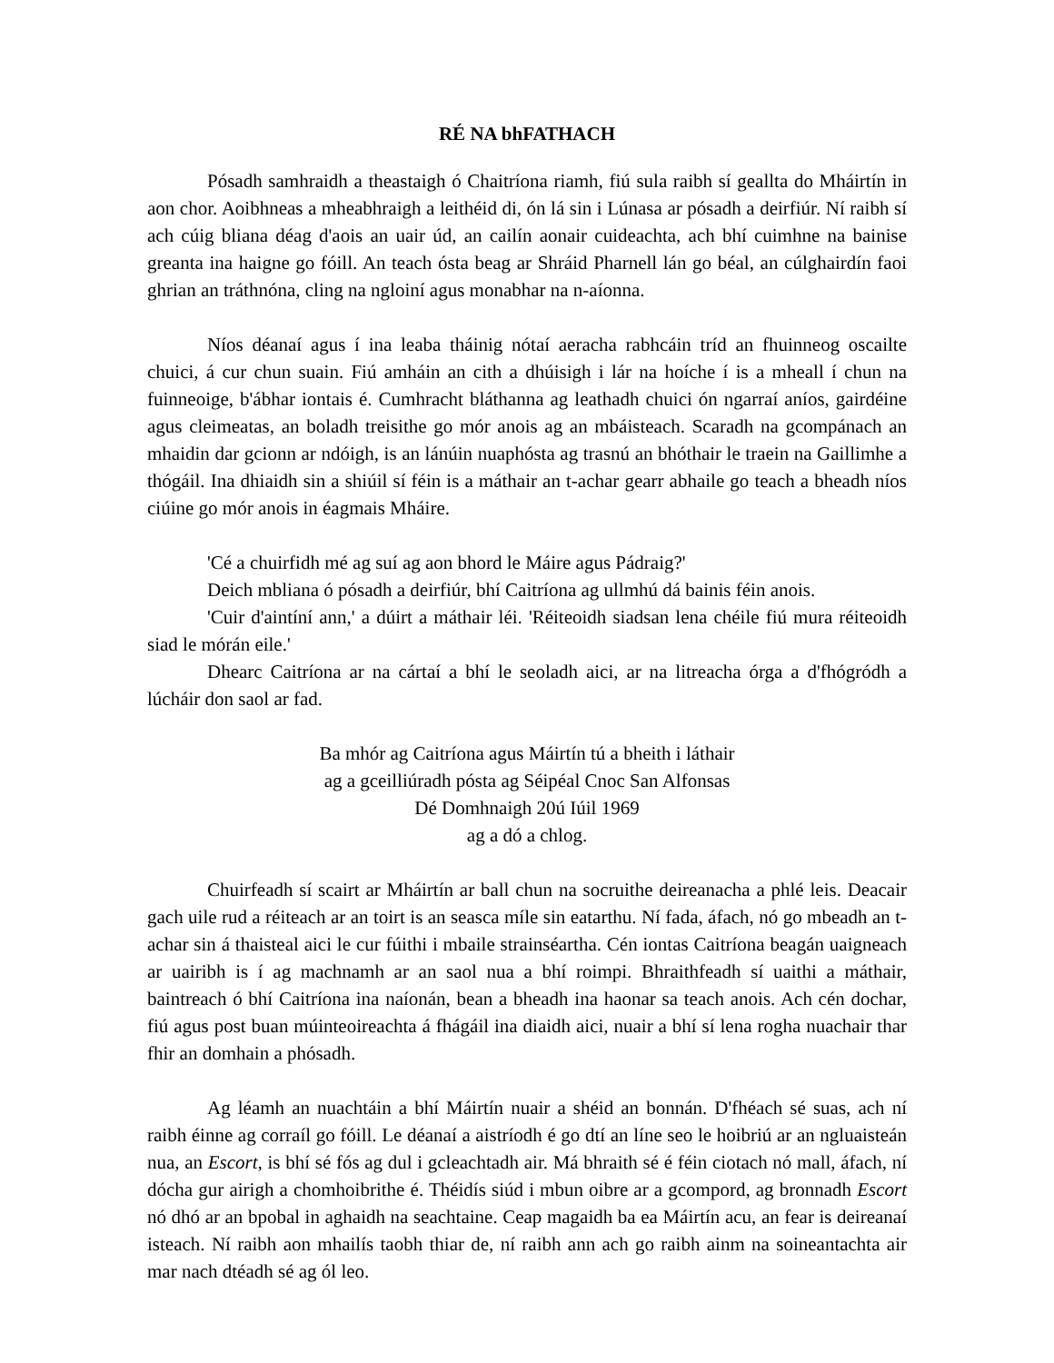RÉ NA bhFATHACH
Pósadh samhraidh a theastaigh ó Chaitríona riamh, fiú sula raibh sí geallta do Mháirtín in aon chor. Aoibhneas a mheabhraigh a leithéid di, ón lá sin i Lúnasa ar pósadh a deirfiúr. Ní raibh sí ach cúig bliana déag d'aois an uair úd, an cailín aonair cuideachta, ach bhí cuimhne na bainise greanta ina haigne go fóill. An teach ósta beag ar Shráid Pharnell lán go béal, an cúlghairdín faoi ghrian an tráthnóna, cling na ngloiní agus monabhar na n-aíonna.
Níos déanaí agus í ina leaba tháinig nótaí aeracha rabhcáin tríd an fhuinneog oscailte chuici, á cur chun suain. Fiú amháin an cith a dhúisigh i lár na hoíche í is a mheall í chun na fuinneoige, b'ábhar iontais é. Cumhracht bláthanna ag leathadh chuici ón ngarraí aníos, gairdéine agus cleimeatas, an boladh treisithe go mór anois ag an mbáisteach. Scaradh na gcompánach an mhaidin dar gcionn ar ndóigh, is an lánúin nuaphósta ag trasnú an bhóthair le traein na Gaillimhe a thógáil. Ina dhiaidh sin a shiúil sí féin is a máthair an t-achar gearr abhaile go teach a bheadh níos ciúine go mór anois in éagmais Mháire.
'Cé a chuirfidh mé ag suí ag aon bhord le Máire agus Pádraig?'
Deich mbliana ó pósadh a deirfiúr, bhí Caitríona ag ullmhú dá bainis féin anois.
'Cuir d'aintíní ann,' a dúirt a máthair léi. 'Réiteoidh siadsan lena chéile fiú mura réiteoidh siad le mórán eile.'
Dhearc Caitríona ar na cártaí a bhí le seoladh aici, ar na litreacha órga a d'fhógródh a lúcháir don saol ar fad.
Ba mhór ag Caitríona agus Máirtín tú a bheith i láthair
ag a gceilliúradh pósta ag Séipéal Cnoc San Alfonsas
Dé Domhnaigh 20ú Iúil 1969
ag a dó a chlog.
Chuirfeadh sí scairt ar Mháirtín ar ball chun na socruithe deireanacha a phlé leis. Deacair gach uile rud a réiteach ar an toirt is an seasca míle sin eatarthu. Ní fada, áfach, nó go mbeadh an t-achar sin á thaisteal aici le cur fúithi i mbaile strainséartha. Cén iontas Caitríona beagán uaigneach ar uairibh is í ag machnamh ar an saol nua a bhí roimpi. Bhraithfeadh sí uaithi a máthair, baintreach ó bhí Caitríona ina naíonán, bean a bheadh ina haonar sa teach anois. Ach cén dochar, fiú agus post buan múinteoireachta á fhágáil ina diaidh aici, nuair a bhí sí lena rogha nuachair thar fhir an domhain a phósadh.
Ag léamh an nuachtáin a bhí Máirtín nuair a shéid an bonnán. D'fhéach sé suas, ach ní raibh éinne ag corraíl go fóill. Le déanaí a aistríodh é go dtí an líne seo le hoibriú ar an ngluaisteán nua, an Escort, is bhí sé fós ag dul i gcleachtadh air. Má bhraith sé é féin ciotach nó mall, áfach, ní dócha gur airigh a chomhoibrithe é. Théidís siúd i mbun oibre ar a gcompord, ag bronnadh Escort nó dhó ar an bpobal in aghaidh na seachtaine. Ceap magaidh ba ea Máirtín acu, an fear is deireanaí isteach. Ní raibh aon mhailís taobh thiar de, ní raibh ann ach go raibh ainm na soineantachta air mar nach dtéadh sé ag ól leo.